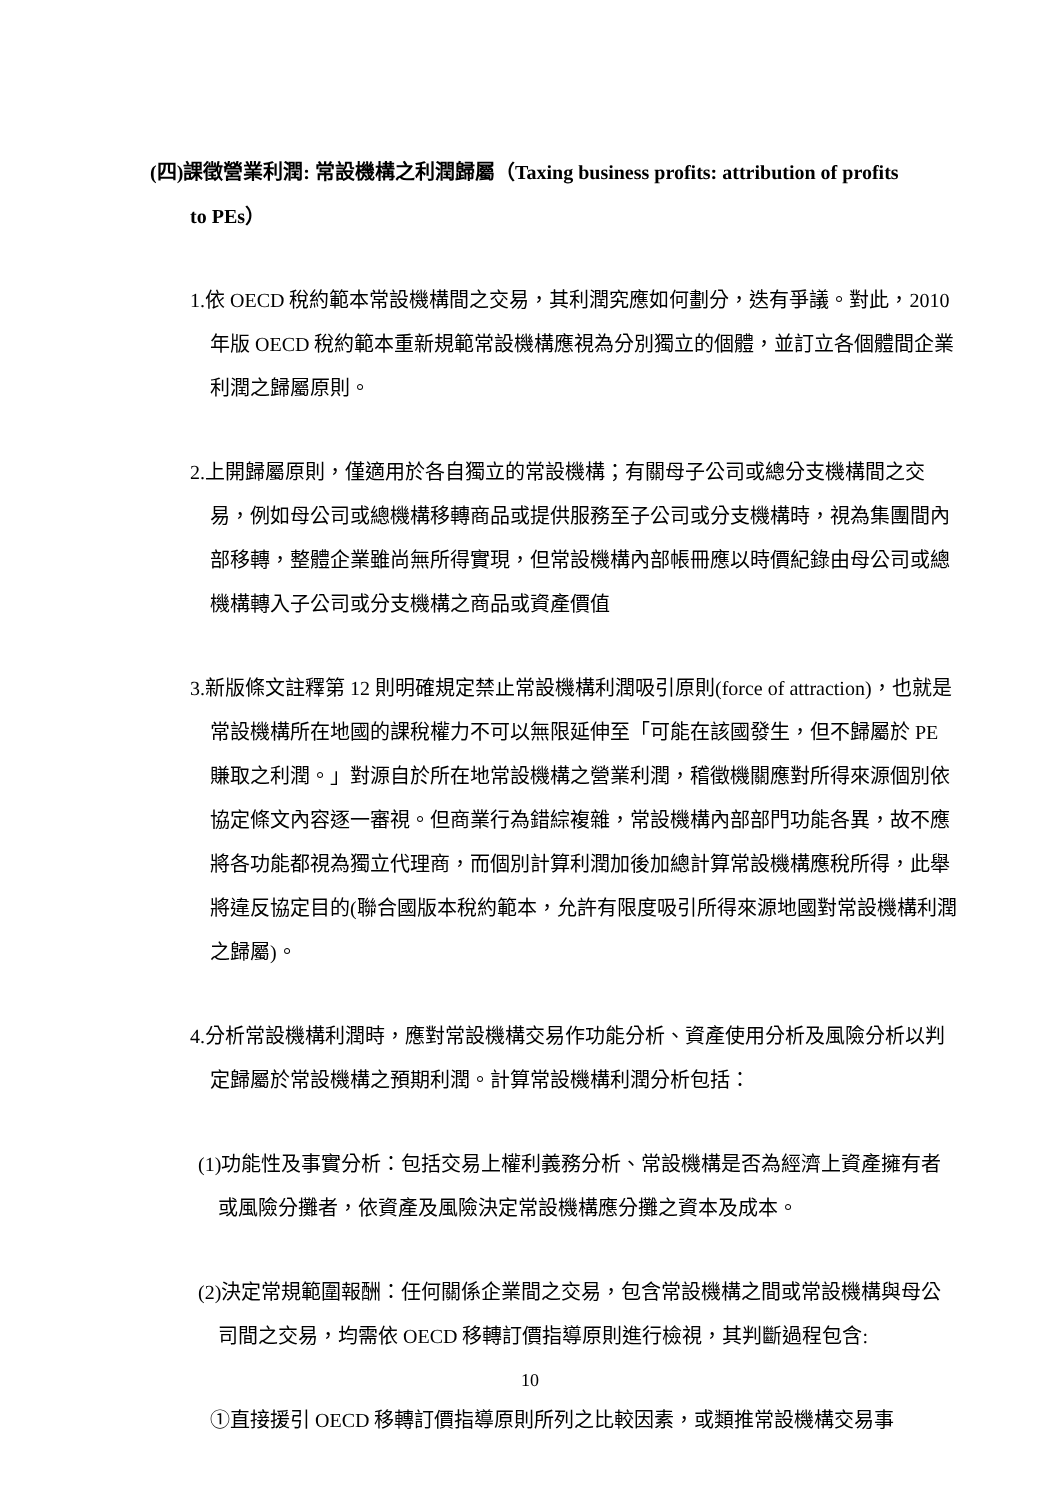(四)課徵營業利潤: 常設機構之利潤歸屬（Taxing business profits: attribution of profits
to PEs）
1.依 OECD 稅約範本常設機構間之交易，其利潤究應如何劃分，迭有爭議。對此，2010 年版 OECD 稅約範本重新規範常設機構應視為分別獨立的個體，並訂立各個體間企業利潤之歸屬原則。
2.上開歸屬原則，僅適用於各自獨立的常設機構；有關母子公司或總分支機構間之交易，例如母公司或總機構移轉商品或提供服務至子公司或分支機構時，視為集團間內部移轉，整體企業雖尚無所得實現，但常設機構內部帳冊應以時價紀錄由母公司或總機構轉入子公司或分支機構之商品或資產價值
3.新版條文註釋第 12 則明確規定禁止常設機構利潤吸引原則(force of attraction)，也就是常設機構所在地國的課稅權力不可以無限延伸至「可能在該國發生，但不歸屬於 PE 賺取之利潤。」對源自於所在地常設機構之營業利潤，稽徵機關應對所得來源個別依協定條文內容逐一審視。但商業行為錯綜複雜，常設機構內部部門功能各異，故不應將各功能都視為獨立代理商，而個別計算利潤加後加總計算常設機構應稅所得，此舉將違反協定目的(聯合國版本稅約範本，允許有限度吸引所得來源地國對常設機構利潤之歸屬)。
4.分析常設機構利潤時，應對常設機構交易作功能分析、資產使用分析及風險分析以判定歸屬於常設機構之預期利潤。計算常設機構利潤分析包括：
(1)功能性及事實分析：包括交易上權利義務分析、常設機構是否為經濟上資產擁有者或風險分攤者，依資產及風險決定常設機構應分攤之資本及成本。
(2)決定常規範圍報酬：任何關係企業間之交易，包含常設機構之間或常設機構與母公司間之交易，均需依 OECD 移轉訂價指導原則進行檢視，其判斷過程包含:
①直接援引 OECD 移轉訂價指導原則所列之比較因素，或類推常設機構交易事
10